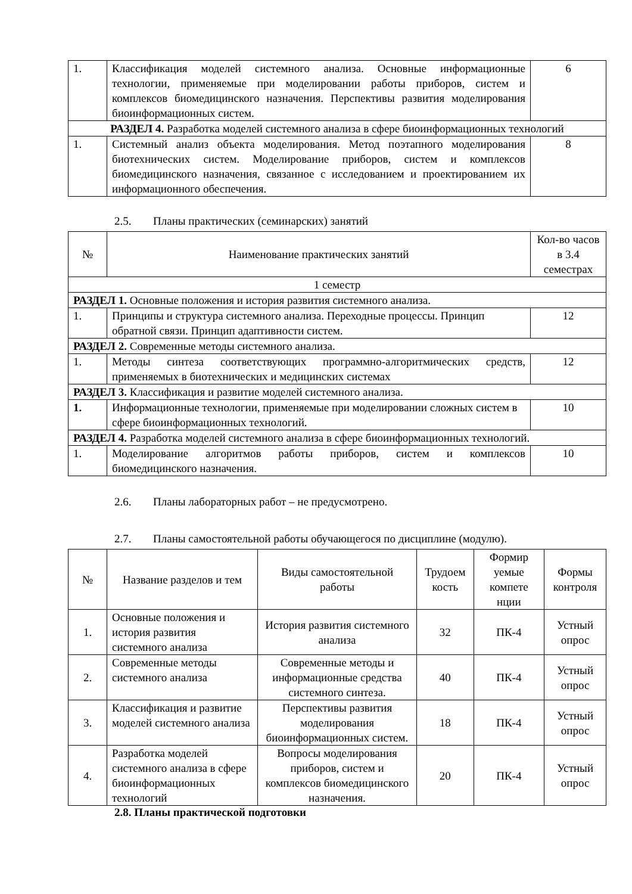| 1. | Классификация моделей системного анализа. Основные информационные технологии, применяемые при моделировании работы приборов, систем и комплексов биомедицинского назначения. Перспективы развития моделирования биоинформационных систем. | 6 |
| РАЗДЕЛ 4. Разработка моделей системного анализа в сфере биоинформационных технологий | | |
| 1. | Системный анализ объекта моделирования. Метод поэтапного моделирования биотехнических систем. Моделирование приборов, систем и комплексов биомедицинского назначения, связанное с исследованием и проектированием их информационного обеспечения. | 8 |
2.5. Планы практических (семинарских) занятий
| № | Наименование практических занятий | Кол-во часов в 3.4 семестрах |
| --- | --- | --- |
| 1 семестр | | |
| РАЗДЕЛ 1. Основные положения и история развития системного анализа. | | |
| 1. | Принципы и структура системного анализа. Переходные процессы. Принцип обратной связи. Принцип адаптивности систем. | 12 |
| РАЗДЕЛ 2. Современные методы системного анализа. | | |
| 1. | Методы синтеза соответствующих программно-алгоритмических средств, применяемых в биотехнических и медицинских системах | 12 |
| РАЗДЕЛ 3. Классификация и развитие моделей системного анализа. | | |
| 1. | Информационные технологии, применяемые при моделировании сложных систем в сфере биоинформационных технологий. | 10 |
| РАЗДЕЛ 4. Разработка моделей системного анализа в сфере биоинформационных технологий. | | |
| 1. | Моделирование алгоритмов работы приборов, систем и комплексов биомедицинского назначения. | 10 |
2.6. Планы лабораторных работ – не предусмотрено.
2.7. Планы самостоятельной работы обучающегося по дисциплине (модулю).
| № | Название разделов и тем | Виды самостоятельной работы | Трудоем кость | Формир уемые компете нции | Формы контроля |
| --- | --- | --- | --- | --- | --- |
| 1. | Основные положения и история развития системного анализа | История развития системного анализа | 32 | ПК-4 | Устный опрос |
| 2. | Современные методы системного анализа | Современные методы и информационные средства системного синтеза. | 40 | ПК-4 | Устный опрос |
| 3. | Классификация и развитие моделей системного анализа | Перспективы развития моделирования биоинформационных систем. | 18 | ПК-4 | Устный опрос |
| 4. | Разработка моделей системного анализа в сфере биоинформационных технологий | Вопросы моделирования приборов, систем и комплексов биомедицинского назначения. | 20 | ПК-4 | Устный опрос |
2.8. Планы практической подготовки